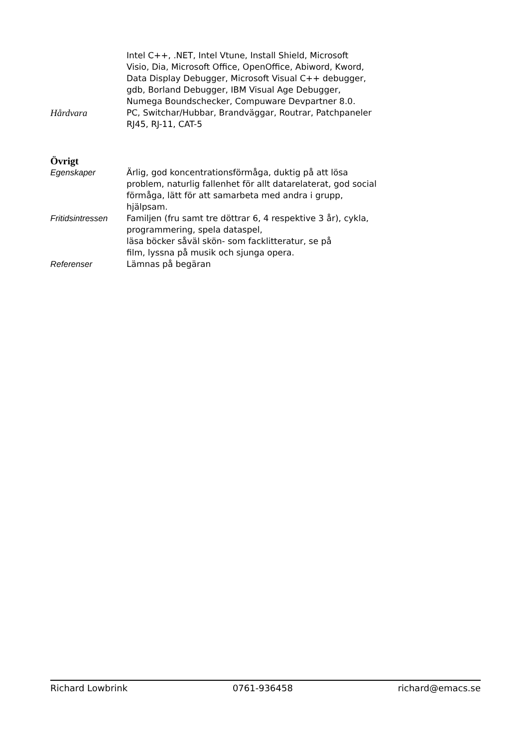Intel C++, .NET, Intel Vtune, Install Shield, Microsoft
Visio, Dia, Microsoft Office, OpenOffice, Abiword, Kword,
Data Display Debugger, Microsoft Visual C++ debugger,
gdb, Borland Debugger, IBM Visual Age Debugger,
Numega Boundschecker, Compuware Devpartner 8.0.
Hårdvara PC, Switchar/Hubbar, Brandväggar, Routrar, Patchpaneler
RJ45, RJ-11, CAT-5
Övrigt
Egenskaper Ärlig, god koncentrationsförmåga, duktig på att lösa
problem, naturlig fallenhet för allt datarelaterat, god social
förmåga, lätt för att samarbeta med andra i grupp,
hjälpsam.
Fritidsintressen
Familjen (fru samt tre döttrar 6, 4 respektive 3 år), cykla,
programmering, spela dataspel,
läsa böcker såväl skön- som facklitteratur, se på
film, lyssna på musik och sjunga opera.
Referenser Lämnas på begäran
Richard Lowbrink 0761-936458 richard@emacs.se